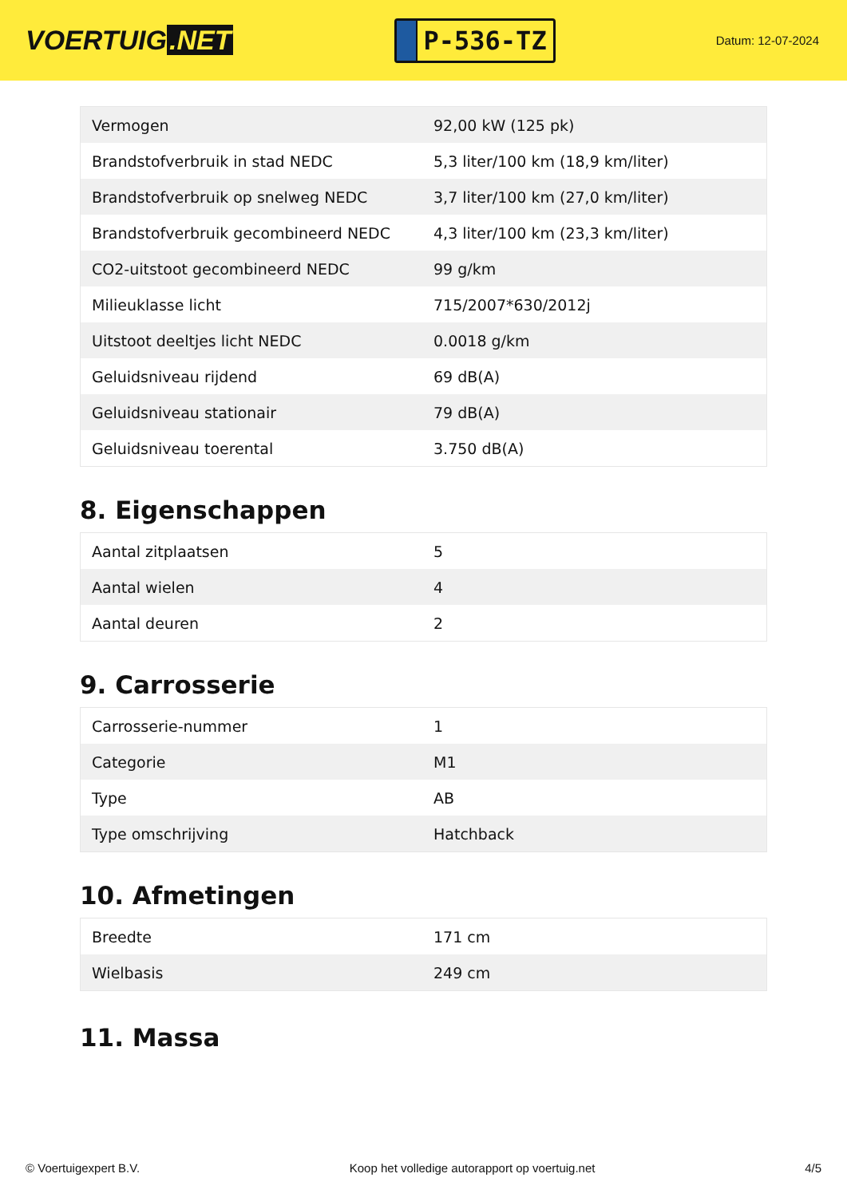VOERTUIG.NET
P-536-TZ
Datum: 12-07-2024
| Vermogen | 92,00 kW (125 pk) |
| Brandstofverbruik in stad NEDC | 5,3 liter/100 km (18,9 km/liter) |
| Brandstofverbruik op snelweg NEDC | 3,7 liter/100 km (27,0 km/liter) |
| Brandstofverbruik gecombineerd NEDC | 4,3 liter/100 km (23,3 km/liter) |
| CO2-uitstoot gecombineerd NEDC | 99 g/km |
| Milieuklasse licht | 715/2007*630/2012j |
| Uitstoot deeltjes licht NEDC | 0.0018 g/km |
| Geluidsniveau rijdend | 69 dB(A) |
| Geluidsniveau stationair | 79 dB(A) |
| Geluidsniveau toerental | 3.750 dB(A) |
8. Eigenschappen
| Aantal zitplaatsen | 5 |
| Aantal wielen | 4 |
| Aantal deuren | 2 |
9. Carrosserie
| Carrosserie-nummer | 1 |
| Categorie | M1 |
| Type | AB |
| Type omschrijving | Hatchback |
10. Afmetingen
| Breedte | 171 cm |
| Wielbasis | 249 cm |
11. Massa
© Voertuigexpert B.V. Koop het volledige autorapport op voertuig.net 4/5